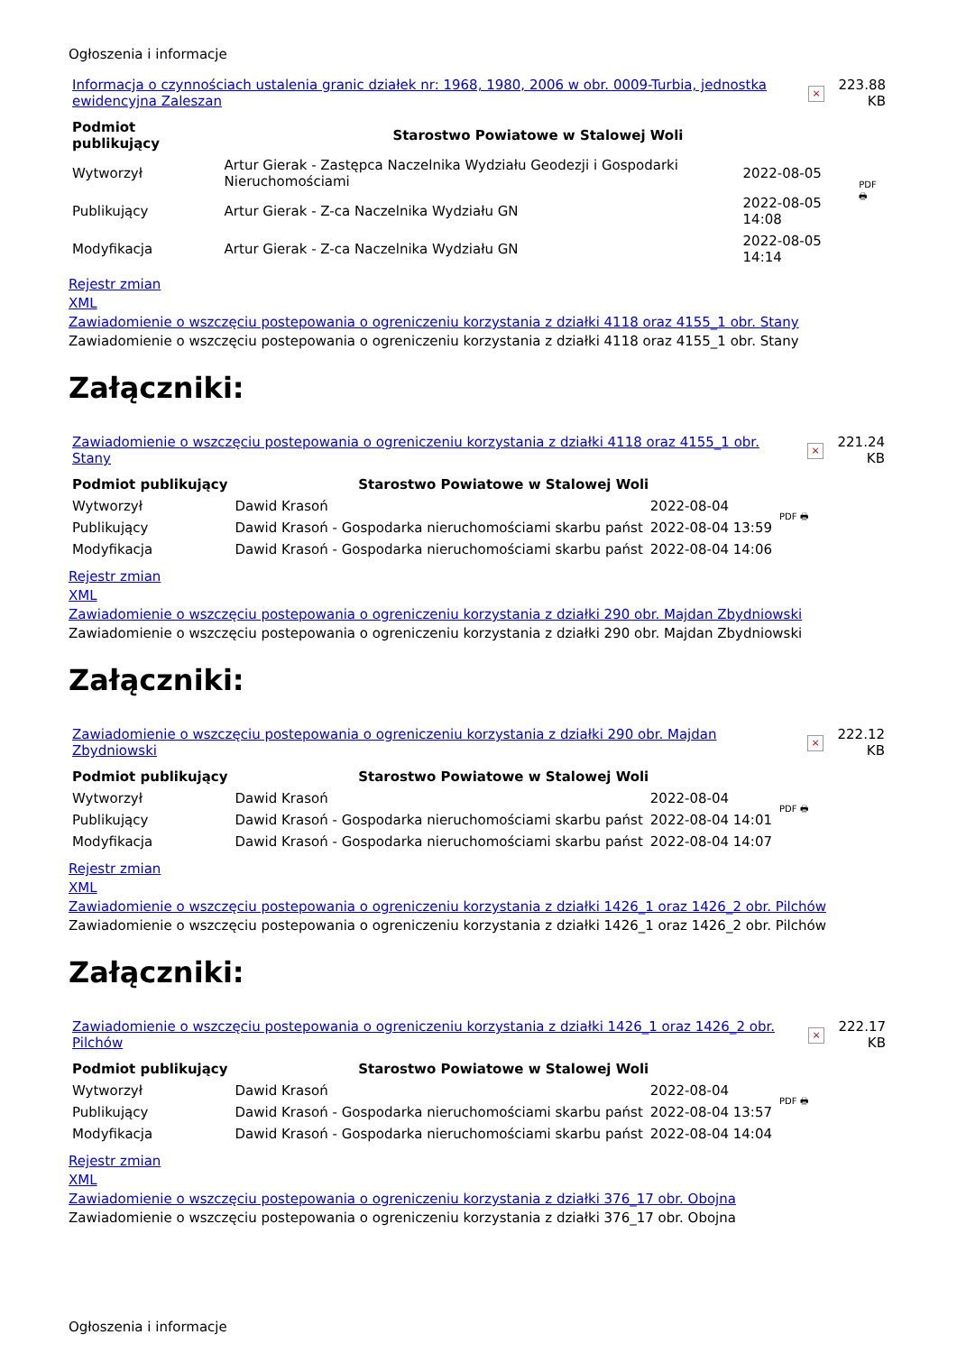Ogłoszenia i informacje
| Informacja o czynnościach ustalenia granic działek nr: 1968, 1980, 2006 w obr. 0009-Turbia, jednostka ewidencyjna Zaleszan | × | 223.88 KB |
| Podmiot publikujący | Starostwo Powiatowe w Stalowej Woli | | PDF 🖶 |
| Wytworzył | Artur Gierak - Zastępca Naczelnika Wydziału Geodezji i Gospodarki Nieruchomościami | 2022-08-05 | |
| Publikujący | Artur Gierak - Z-ca Naczelnika Wydziału GN | 2022-08-05 14:08 | |
| Modyfikacja | Artur Gierak - Z-ca Naczelnika Wydziału GN | 2022-08-05 14:14 | |
Rejestr zmian
XML
Zawiadomienie o wszczęciu postepowania o ogreniczeniu korzystania z działki 4118 oraz 4155_1 obr. Stany
Zawiadomienie o wszczęciu postepowania o ogreniczeniu korzystania z działki 4118 oraz 4155_1 obr. Stany
Załączniki:
| Zawiadomienie o wszczęciu postepowania o ogreniczeniu korzystania z działki 4118 oraz 4155_1 obr. Stany | × | 221.24 KB |
| Podmiot publikujący | Starostwo Powiatowe w Stalowej Woli | | PDF 🖶 |
| Wytworzył | Dawid Krasoń | 2022-08-04 | |
| Publikujący | Dawid Krasoń - Gospodarka nieruchomościami skarbu państ | 2022-08-04 13:59 | |
| Modyfikacja | Dawid Krasoń - Gospodarka nieruchomościami skarbu państ | 2022-08-04 14:06 | |
Rejestr zmian
XML
Zawiadomienie o wszczęciu postepowania o ogreniczeniu korzystania z działki 290 obr. Majdan Zbydniowski
Zawiadomienie o wszczęciu postepowania o ogreniczeniu korzystania z działki 290 obr. Majdan Zbydniowski
Załączniki:
| Zawiadomienie o wszczęciu postepowania o ogreniczeniu korzystania z działki 290 obr. Majdan Zbydniowski | × | 222.12 KB |
| Podmiot publikujący | Starostwo Powiatowe w Stalowej Woli | | PDF 🖶 |
| Wytworzył | Dawid Krasoń | 2022-08-04 | |
| Publikujący | Dawid Krasoń - Gospodarka nieruchomościami skarbu państ | 2022-08-04 14:01 | |
| Modyfikacja | Dawid Krasoń - Gospodarka nieruchomościami skarbu państ | 2022-08-04 14:07 | |
Rejestr zmian
XML
Zawiadomienie o wszczęciu postepowania o ogreniczeniu korzystania z działki 1426_1 oraz 1426_2 obr. Pilchów
Zawiadomienie o wszczęciu postepowania o ogreniczeniu korzystania z działki 1426_1 oraz 1426_2 obr. Pilchów
Załączniki:
| Zawiadomienie o wszczęciu postepowania o ogreniczeniu korzystania z działki 1426_1 oraz 1426_2 obr. Pilchów | × | 222.17 KB |
| Podmiot publikujący | Starostwo Powiatowe w Stalowej Woli | | PDF 🖶 |
| Wytworzył | Dawid Krasoń | 2022-08-04 | |
| Publikujący | Dawid Krasoń - Gospodarka nieruchomościami skarbu państ | 2022-08-04 13:57 | |
| Modyfikacja | Dawid Krasoń - Gospodarka nieruchomościami skarbu państ | 2022-08-04 14:04 | |
Rejestr zmian
XML
Zawiadomienie o wszczęciu postepowania o ogreniczeniu korzystania z działki 376_17 obr. Obojna
Zawiadomienie o wszczęciu postepowania o ogreniczeniu korzystania z działki 376_17 obr. Obojna
Ogłoszenia i informacje